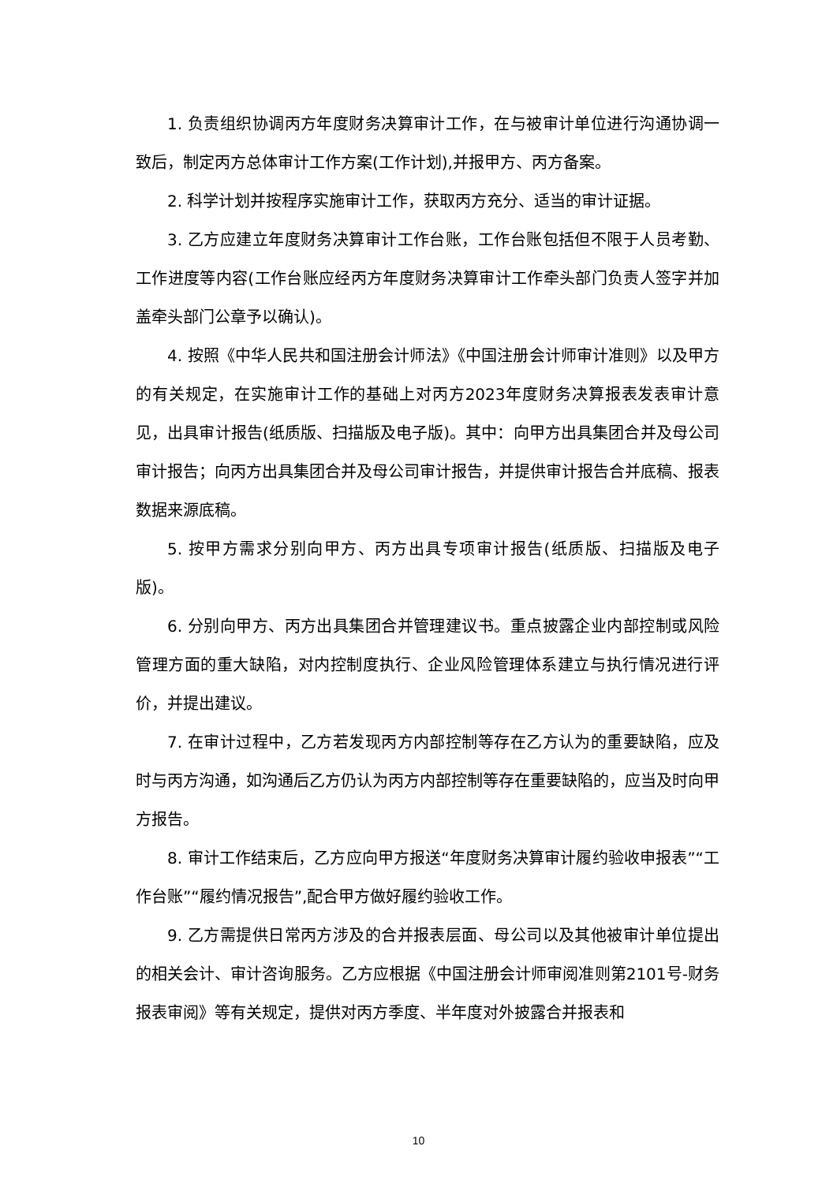1. 负责组织协调丙方年度财务决算审计工作，在与被审计单位进行沟通协调一致后，制定丙方总体审计工作方案(工作计划),并报甲方、丙方备案。
2. 科学计划并按程序实施审计工作，获取丙方充分、适当的审计证据。
3. 乙方应建立年度财务决算审计工作台账，工作台账包括但不限于人员考勤、工作进度等内容(工作台账应经丙方年度财务决算审计工作牵头部门负责人签字并加盖牵头部门公章予以确认)。
4. 按照《中华人民共和国注册会计师法》《中国注册会计师审计准则》以及甲方的有关规定，在实施审计工作的基础上对丙方2023年度财务决算报表发表审计意见，出具审计报告(纸质版、扫描版及电子版)。其中：向甲方出具集团合并及母公司审计报告；向丙方出具集团合并及母公司审计报告，并提供审计报告合并底稿、报表数据来源底稿。
5. 按甲方需求分别向甲方、丙方出具专项审计报告(纸质版、扫描版及电子版)。
6. 分别向甲方、丙方出具集团合并管理建议书。重点披露企业内部控制或风险管理方面的重大缺陷，对内控制度执行、企业风险管理体系建立与执行情况进行评价，并提出建议。
7. 在审计过程中，乙方若发现丙方内部控制等存在乙方认为的重要缺陷，应及时与丙方沟通，如沟通后乙方仍认为丙方内部控制等存在重要缺陷的，应当及时向甲方报告。
8. 审计工作结束后，乙方应向甲方报送“年度财务决算审计履约验收申报表”“工作台账”“履约情况报告”,配合甲方做好履约验收工作。
9. 乙方需提供日常丙方涉及的合并报表层面、母公司以及其他被审计单位提出的相关会计、审计咨询服务。乙方应根据《中国注册会计师审阅准则第2101号-财务报表审阅》等有关规定，提供对丙方季度、半年度对外披露合并报表和
10